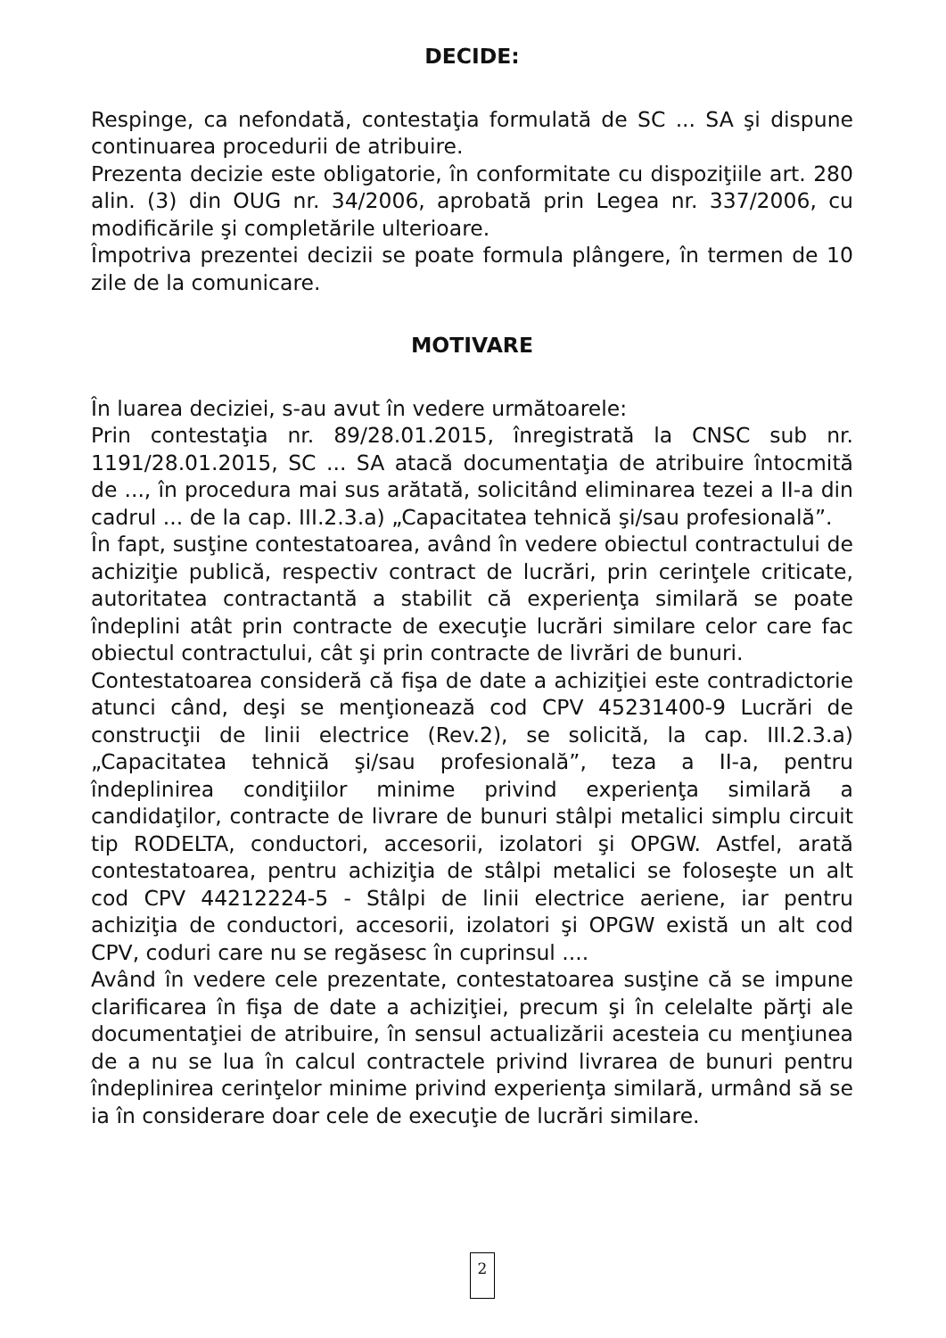DECIDE:
Respinge, ca nefondată, contestaţia formulată de SC ... SA şi dispune continuarea procedurii de atribuire.
Prezenta decizie este obligatorie, în conformitate cu dispoziţiile art. 280 alin. (3) din OUG nr. 34/2006, aprobată prin Legea nr. 337/2006, cu modificările şi completările ulterioare.
Împotriva prezentei decizii se poate formula plângere, în termen de 10 zile de la comunicare.
MOTIVARE
În luarea deciziei, s-au avut în vedere următoarele:
Prin contestaţia nr. 89/28.01.2015, înregistrată la CNSC sub nr. 1191/28.01.2015, SC ... SA atacă documentaţia de atribuire întocmită de ..., în procedura mai sus arătată, solicitând eliminarea tezei a II-a din cadrul ... de la cap. III.2.3.a) „Capacitatea tehnică şi/sau profesională”.
În fapt, susţine contestatoarea, având în vedere obiectul contractului de achiziţie publică, respectiv contract de lucrări, prin cerinţele criticate, autoritatea contractantă a stabilit că experienţa similară se poate îndeplini atât prin contracte de execuţie lucrări similare celor care fac obiectul contractului, cât şi prin contracte de livrări de bunuri.
Contestatoarea consideră că fişa de date a achiziţiei este contradictorie atunci când, deşi se menţionează cod CPV 45231400-9 Lucrări de construcţii de linii electrice (Rev.2), se solicită, la cap. III.2.3.a) „Capacitatea tehnică şi/sau profesională”, teza a II-a, pentru îndeplinirea condiţiilor minime privind experienţa similară a candidaţilor, contracte de livrare de bunuri stâlpi metalici simplu circuit tip RODELTA, conductori, accesorii, izolatori şi OPGW. Astfel, arată contestatoarea, pentru achiziţia de stâlpi metalici se foloseşte un alt cod CPV 44212224-5 - Stâlpi de linii electrice aeriene, iar pentru achiziţia de conductori, accesorii, izolatori şi OPGW există un alt cod CPV, coduri care nu se regăsesc în cuprinsul ....
Având în vedere cele prezentate, contestatoarea susţine că se impune clarificarea în fişa de date a achiziţiei, precum şi în celelalte părţi ale documentaţiei de atribuire, în sensul actualizării acesteia cu menţiunea de a nu se lua în calcul contractele privind livrarea de bunuri pentru îndeplinirea cerinţelor minime privind experienţa similară, urmând să se ia în considerare doar cele de execuţie de lucrări similare.
2